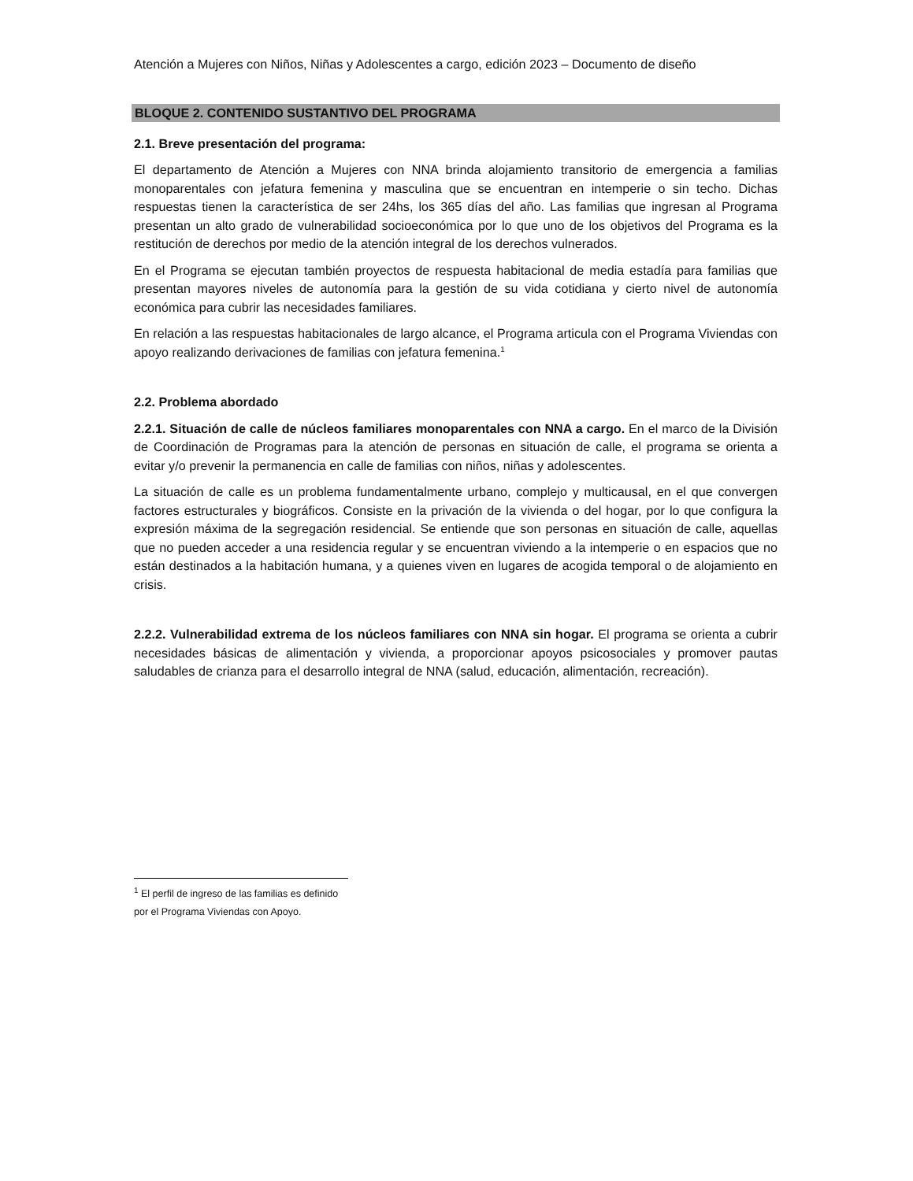Atención a Mujeres con Niños, Niñas y Adolescentes a cargo, edición 2023 – Documento de diseño
BLOQUE 2. CONTENIDO SUSTANTIVO DEL PROGRAMA
2.1. Breve presentación del programa:
El departamento de Atención a Mujeres con NNA brinda alojamiento transitorio de emergencia a familias monoparentales con jefatura femenina y masculina que se encuentran en intemperie o sin techo. Dichas respuestas tienen la característica de ser 24hs, los 365 días del año. Las familias que ingresan al Programa presentan un alto grado de vulnerabilidad socioeconómica por lo que uno de los objetivos del Programa es la restitución de derechos por medio de la atención integral de los derechos vulnerados.
En el Programa se ejecutan también proyectos de respuesta habitacional de media estadía para familias que presentan mayores niveles de autonomía para la gestión de su vida cotidiana y cierto nivel de autonomía económica para cubrir las necesidades familiares.
En relación a las respuestas habitacionales de largo alcance, el Programa articula con el Programa Viviendas con apoyo realizando derivaciones de familias con jefatura femenina.<sup>1</sup>
2.2. Problema abordado
2.2.1. Situación de calle de núcleos familiares monoparentales con NNA a cargo. En el marco de la División de Coordinación de Programas para la atención de personas en situación de calle, el programa se orienta a evitar y/o prevenir la permanencia en calle de familias con niños, niñas y adolescentes.
La situación de calle es un problema fundamentalmente urbano, complejo y multicausal, en el que convergen factores estructurales y biográficos. Consiste en la privación de la vivienda o del hogar, por lo que configura la expresión máxima de la segregación residencial. Se entiende que son personas en situación de calle, aquellas que no pueden acceder a una residencia regular y se encuentran viviendo a la intemperie o en espacios que no están destinados a la habitación humana, y a quienes viven en lugares de acogida temporal o de alojamiento en crisis.
2.2.2. Vulnerabilidad extrema de los núcleos familiares con NNA sin hogar. El programa se orienta a cubrir necesidades básicas de alimentación y vivienda, a proporcionar apoyos psicosociales y promover pautas saludables de crianza para el desarrollo integral de NNA (salud, educación, alimentación, recreación).
<sup>1</sup> El perfil de ingreso de las familias es definido por el Programa Viviendas con Apoyo.